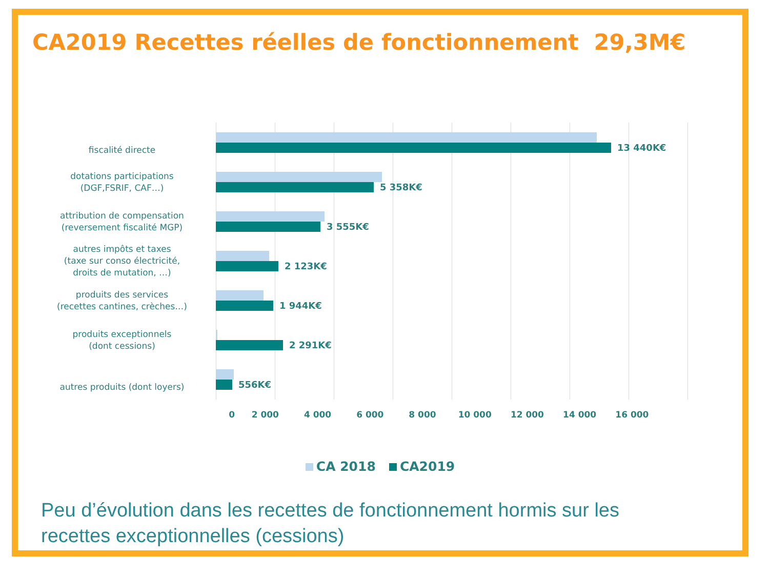CA2019 Recettes réelles de fonctionnement 29,3M€
fiscalité directe
13 440K€
dotations participations
(DGF,FSRIF, CAF…)
5 358K€
attribution de compensation
(reversement fiscalité MGP)
3 555K€
autres impôts et taxes
(taxe sur conso électricité,
droits de mutation, …)
2 123K€
produits des services
(recettes cantines, crèches…)
1 944K€
produits exceptionnels
(dont cessions)
2 291K€
autres produits (dont loyers)
556K€
0 2 000 4 000 6 000 8 000 10 000 12 000 14 000 16 000
CA 2018 CA2019
Peu d’évolution dans les recettes de fonctionnement hormis sur les
recettes exceptionnelles (cessions)